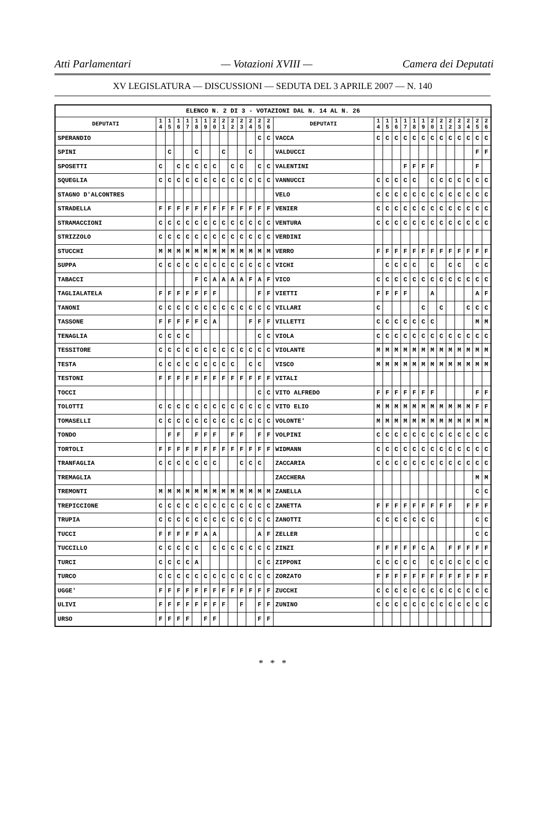Atti Parlamentari — Votazioni XVIII — Camera dei Deputati
XV LEGISLATURA — DISCUSSIONI — SEDUTA DEL 3 APRILE 2007 — N. 140
| ELENCO N. 2 DI 3 - VOTAZIONI DAL N. 14 AL N. 26 | | | | | | | | | | | | | | | | | | | | | | | | | | | |
| --- | --- | --- | --- | --- | --- | --- | --- | --- | --- | --- | --- | --- | --- | --- | --- | --- | --- | --- | --- | --- | --- | --- | --- | --- | --- | --- | --- |
| DEPUTATI | 1 4 | 1 5 | 1 6 | 1 7 | 1 8 | 1 9 | 2 0 | 2 1 | 2 2 | 2 3 | 2 4 | 2 5 | 2 6 | DEPUTATI | 1 4 | 1 5 | 1 6 | 1 7 | 1 8 | 1 9 | 2 0 | 2 1 | 2 2 | 2 3 | 2 4 | 2 5 | 2 6 |
| SPERANDIO | | | | | | | | | | | | C | C | VACCA | C | C | C | C | C | C | C | C | C | C | C | C | C |
| SPINI | | C | | | C | | | C | | | C | | | VALDUCCI | | | | | | | | | | | | F | F |
| SPOSETTI | C | | C | C | C | C | C | | C | C | | C | C | VALENTINI | | | | F | F | F | F | | | | | F | |
| SQUEGLIA | C | C | C | C | C | C | C | C | C | C | C | C | C | VANNUCCI | C | C | C | C | C | | C | C | C | C | C | C | C |
| STAGNO D'ALCONTRES | | | | | | | | | | | | | | VELO | C | C | C | C | C | C | C | C | C | C | C | C | C |
| STRADELLA | F | F | F | F | F | F | F | F | F | F | F | F | F | VENIER | C | C | C | C | C | C | C | C | C | C | C | C | C |
| STRAMACCIONI | C | C | C | C | C | C | C | C | C | C | C | C | C | VENTURA | C | C | C | C | C | C | C | C | C | C | C | C | C |
| STRIZZOLO | C | C | C | C | C | C | C | C | C | C | C | C | C | VERDINI | | | | | | | | | | | | | |
| STUCCHI | M | M | M | M | M | M | M | M | M | M | M | M | M | VERRO | F | F | F | F | F | F | F | F | F | F | F | F | F |
| SUPPA | C | C | C | C | C | C | C | C | C | C | C | C | C | VICHI | | C | C | C | C | | C | | C | C | | C | C |
| TABACCI | | | | | F | C | A | A | A | A | F | A | F | VICO | C | C | C | C | C | C | C | C | C | C | C | C | C |
| TAGLIALATELA | F | F | F | F | F | F | F | | | | | F | F | VIETTI | F | F | F | F | | | A | | | | | A | F |
| TANONI | C | C | C | C | C | C | C | C | C | C | C | C | C | VILLARI | C | | | | | C | | C | | | C | C | C |
| TASSONE | F | F | F | F | F | C | A | | | | F | F | F | VILLETTI | C | C | C | C | C | C | C | | | | | M | M |
| TENAGLIA | C | C | C | C | | | | | | | | C | C | VIOLA | C | C | C | C | C | C | C | C | C | C | C | C | C |
| TESSITORE | C | C | C | C | C | C | C | C | C | C | C | C | C | VIOLANTE | M | M | M | M | M | M | M | M | M | M | M | M | M |
| TESTA | C | C | C | C | C | C | C | C | C | | C | C | | VISCO | M | M | M | M | M | M | M | M | M | M | M | M | M |
| TESTONI | F | F | F | F | F | F | F | F | F | F | F | F | F | VITALI | | | | | | | | | | | | | |
| TOCCI | | | | | | | | | | | | C | C | VITO ALFREDO | F | F | F | F | F | F | F | | | | | F | F |
| TOLOTTI | C | C | C | C | C | C | C | C | C | C | C | C | C | VITO ELIO | M | M | M | M | M | M | M | M | M | M | M | F | F |
| TOMASELLI | C | C | C | C | C | C | C | C | C | C | C | C | C | VOLONTE' | M | M | M | M | M | M | M | M | M | M | M | M | M |
| TONDO | | F | F | | F | F | F | | F | F | | F | F | VOLPINI | C | C | C | C | C | C | C | C | C | C | C | C | C |
| TORTOLI | F | F | F | F | F | F | F | F | F | F | F | F | F | WIDMANN | C | C | C | C | C | C | C | C | C | C | C | C | C |
| TRANFAGLIA | C | C | C | C | C | C | C | | | C | C | C | | ZACCARIA | C | C | C | C | C | C | C | C | C | C | C | C | C |
| TREMAGLIA | | | | | | | | | | | | | | ZACCHERA | | | | | | | | | | | | M | M |
| TREMONTI | M | M | M | M | M | M | M | M | M | M | M | M | M | ZANELLA | | | | | | | | | | | | C | C |
| TREPICCIONE | C | C | C | C | C | C | C | C | C | C | C | C | C | ZANETTA | F | F | F | F | F | F | F | F | F | | F | F | F |
| TRUPIA | C | C | C | C | C | C | C | C | C | C | C | C | C | ZANOTTI | C | C | C | C | C | C | C | | | | | C | C |
| TUCCI | F | F | F | F | F | A | A | | | | | A | F | ZELLER | | | | | | | | | | | | C | C |
| TUCCILLO | C | C | C | C | C | | C | C | C | C | C | C | C | ZINZI | F | F | F | F | F | C | A | | F | F | F | F | F |
| TURCI | C | C | C | C | A | | | | | | | C | C | ZIPPONI | C | C | C | C | C | | C | C | C | C | C | C | C |
| TURCO | C | C | C | C | C | C | C | C | C | C | C | C | C | ZORZATO | F | F | F | F | F | F | F | F | F | F | F | F | F |
| UGGE' | F | F | F | F | F | F | F | F | F | F | F | F | F | ZUCCHI | C | C | C | C | C | C | C | C | C | C | C | C | C |
| ULIVI | F | F | F | F | F | F | F | F | | F | | F | F | ZUNINO | C | C | C | C | C | C | C | C | C | C | C | C | C |
| URSO | F | F | F | F | | F | F | | | | | F | F | | | | | | | | | | | | | | |
* * *